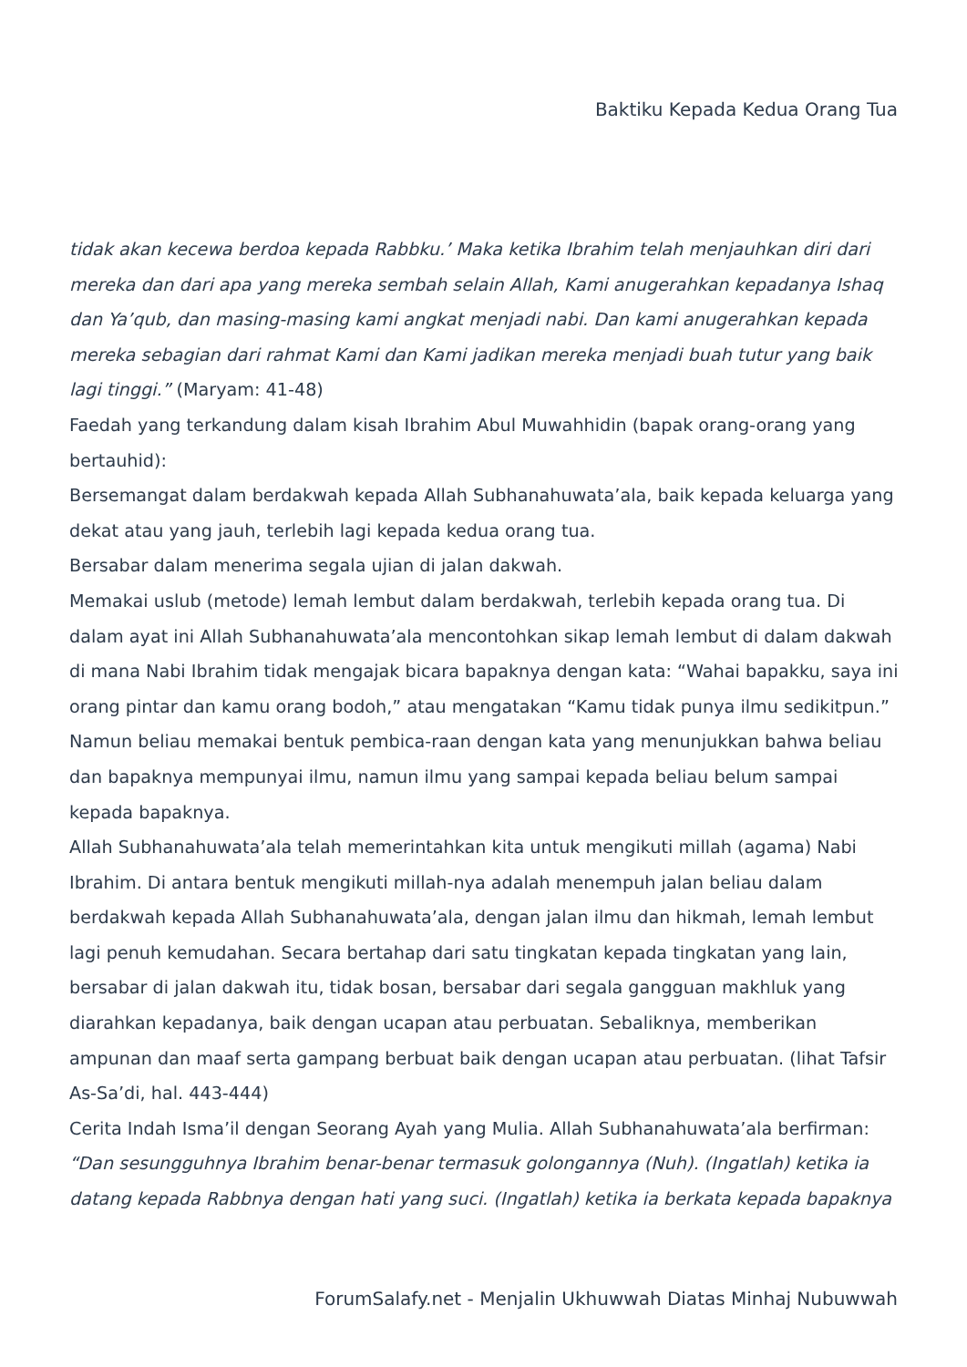Baktiku Kepada Kedua Orang Tua
tidak akan kecewa berdoa kepada Rabbku.’ Maka ketika Ibrahim telah menjauhkan diri dari mereka dan dari apa yang mereka sembah selain Allah, Kami anugerahkan kepadanya Ishaq dan Ya’qub, dan masing-masing kami angkat menjadi nabi. Dan kami anugerahkan kepada mereka sebagian dari rahmat Kami dan Kami jadikan mereka menjadi buah tutur yang baik lagi tinggi.” (Maryam: 41-48)
Faedah yang terkandung dalam kisah Ibrahim Abul Muwahhidin (bapak orang-orang yang bertauhid):
Bersemangat dalam berdakwah kepada Allah Subhanahuwata’ala, baik kepada keluarga yang dekat atau yang jauh, terlebih lagi kepada kedua orang tua.
Bersabar dalam menerima segala ujian di jalan dakwah.
Memakai uslub (metode) lemah lembut dalam berdakwah, terlebih kepada orang tua. Di dalam ayat ini Allah Subhanahuwata’ala mencontohkan sikap lemah lembut di dalam dakwah di mana Nabi Ibrahim tidak mengajak bicara bapaknya dengan kata: “Wahai bapakku, saya ini orang pintar dan kamu orang bodoh,” atau mengatakan “Kamu tidak punya ilmu sedikitpun.” Namun beliau memakai bentuk pembica-raan dengan kata yang menunjukkan bahwa beliau dan bapaknya mempunyai ilmu, namun ilmu yang sampai kepada beliau belum sampai kepada bapaknya.
Allah Subhanahuwata’ala telah memerintahkan kita untuk mengikuti millah (agama) Nabi Ibrahim. Di antara bentuk mengikuti millah-nya adalah menempuh jalan beliau dalam berdakwah kepada Allah Subhanahuwata’ala, dengan jalan ilmu dan hikmah, lemah lembut lagi penuh kemudahan. Secara bertahap dari satu tingkatan kepada tingkatan yang lain, bersabar di jalan dakwah itu, tidak bosan, bersabar dari segala gangguan makhluk yang diarahkan kepadanya, baik dengan ucapan atau perbuatan. Sebaliknya, memberikan ampunan dan maaf serta gampang berbuat baik dengan ucapan atau perbuatan. (lihat Tafsir As-Sa’di, hal. 443-444)
Cerita Indah Isma’il dengan Seorang Ayah yang Mulia. Allah Subhanahuwata’ala berfirman:
“Dan sesungguhnya Ibrahim benar-benar termasuk golongannya (Nuh). (Ingatlah) ketika ia datang kepada Rabbnya dengan hati yang suci. (Ingatlah) ketika ia berkata kepada bapaknya
ForumSalafy.net - Menjalin Ukhuwwah Diatas Minhaj Nubuwwah